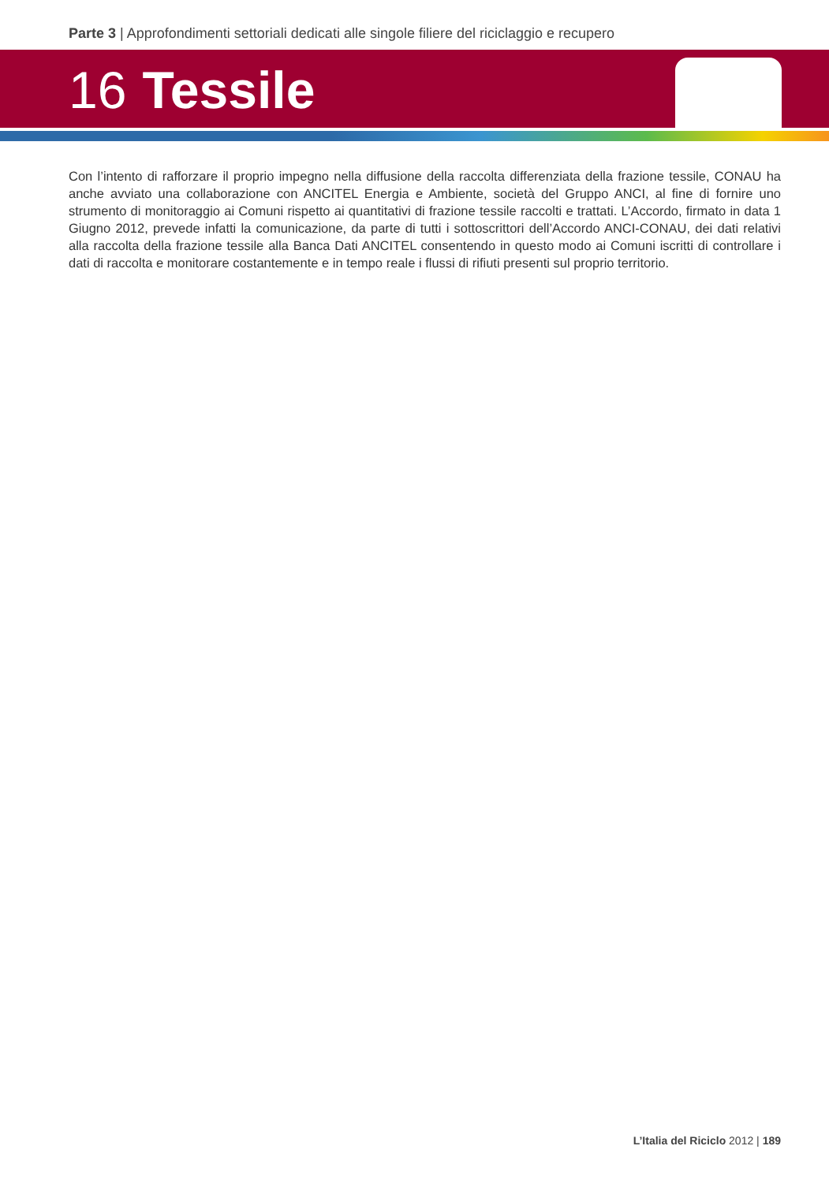Parte 3 | Approfondimenti settoriali dedicati alle singole filiere del riciclaggio e recupero
16 Tessile
Con l’intento di rafforzare il proprio impegno nella diffusione della raccolta differenziata della frazione tessile, CONAU ha anche avviato una collaborazione con ANCITEL Energia e Ambiente, società del Gruppo ANCI, al fine di fornire uno strumento di monitoraggio ai Comuni rispetto ai quantitativi di frazione tessile raccolti e trattati. L’Accordo, firmato in data 1 Giugno 2012, prevede infatti la comunicazione, da parte di tutti i sottoscrittori dell’Accordo ANCI-CONAU, dei dati relativi alla raccolta della frazione tessile alla Banca Dati ANCITEL consentendo in questo modo ai Comuni iscritti di controllare i dati di raccolta e monitorare costantemente e in tempo reale i flussi di rifiuti presenti sul proprio territorio.
L’Italia del Riciclo 2012 | 189